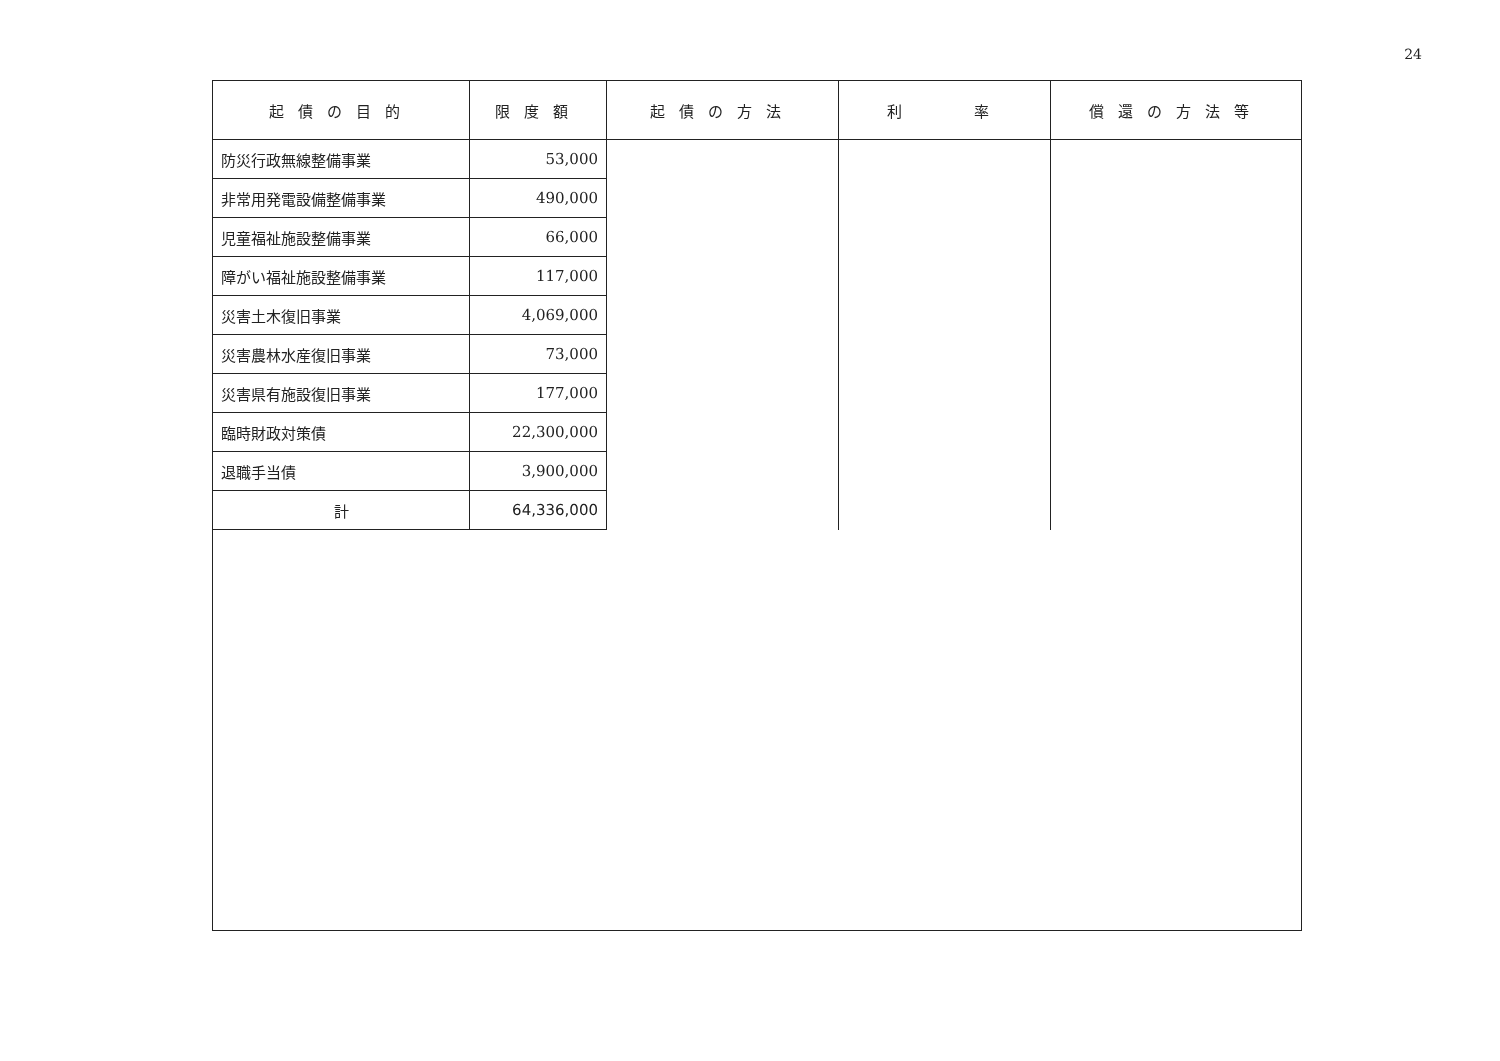24
| 起債の目的 | 限度額 | 起債の方法 | 利 率 | 償還の方法等 |
| --- | --- | --- | --- | --- |
| 防災行政無線整備事業 | 53,000 | | | |
| 非常用発電設備整備事業 | 490,000 | | | |
| 児童福祉施設整備事業 | 66,000 | | | |
| 障がい福祉施設整備事業 | 117,000 | | | |
| 災害土木復旧事業 | 4,069,000 | | | |
| 災害農林水産復旧事業 | 73,000 | | | |
| 災害県有施設復旧事業 | 177,000 | | | |
| 臨時財政対策債 | 22,300,000 | | | |
| 退職手当債 | 3,900,000 | | | |
| 計 | 64,336,000 | | | |